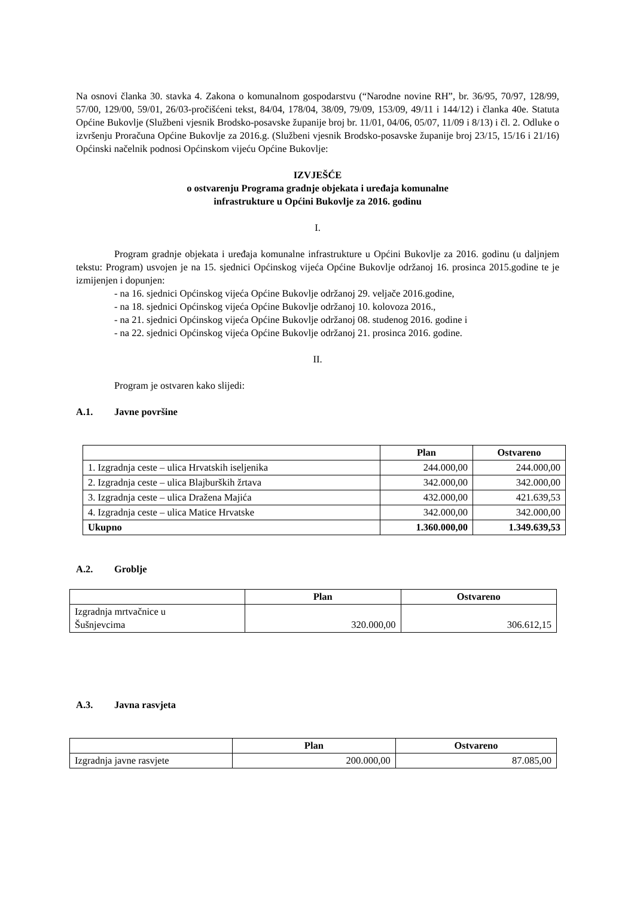Na osnovi članka 30. stavka 4. Zakona o komunalnom gospodarstvu (“Narodne novine RH”, br. 36/95, 70/97, 128/99, 57/00, 129/00, 59/01, 26/03-pročišćeni tekst, 84/04, 178/04, 38/09, 79/09, 153/09, 49/11 i 144/12) i članka 40e. Statuta Općine Bukovlje (Službeni vjesnik Brodsko-posavske županije broj br. 11/01, 04/06, 05/07, 11/09 i 8/13) i čl. 2. Odluke o izvršenju Proračuna Općine Bukovlje za 2016.g. (Službeni vjesnik Brodsko-posavske županije broj 23/15, 15/16 i 21/16) Općinski načelnik podnosi Općinskom vijeću Općine Bukovlje:
IZVJEŠĆE
o ostvarenju Programa gradnje objekata i uređaja komunalne
infrastrukture u Općini Bukovlje za 2016. godinu
I.
Program gradnje objekata i uređaja komunalne infrastrukture u Općini Bukovlje za 2016. godinu (u daljnjem tekstu: Program) usvojen je na 15. sjednici Općinskog vijeća Općine Bukovlje održanoj 16. prosinca 2015.godine te je izmijenjen i dopunjen:
- na 16. sjednici Općinskog vijeća Općine Bukovlje održanoj 29. veljače 2016.godine,
- na 18. sjednici Općinskog vijeća Općine Bukovlje održanoj 10. kolovoza 2016.,
- na 21. sjednici Općinskog vijeća Općine Bukovlje održanoj 08. studenog 2016. godine i
- na 22. sjednici Općinskog vijeća Općine Bukovlje održanoj 21. prosinca 2016. godine.
II.
Program je ostvaren kako slijedi:
A.1. Javne površine
| | Plan | Ostvareno |
| --- | --- | --- |
| 1. Izgradnja ceste – ulica Hrvatskih iseljenika | 244.000,00 | 244.000,00 |
| 2. Izgradnja ceste – ulica Blajburških žrtava | 342.000,00 | 342.000,00 |
| 3. Izgradnja ceste – ulica Dražena Majića | 432.000,00 | 421.639,53 |
| 4. Izgradnja ceste – ulica Matice Hrvatske | 342.000,00 | 342.000,00 |
| Ukupno | 1.360.000,00 | 1.349.639,53 |
A.2. Groblje
| | Plan | Ostvareno |
| --- | --- | --- |
| Izgradnja mrtvačnice u Šušnjevcima | 320.000,00 | 306.612,15 |
A.3. Javna rasvjeta
| | Plan | Ostvareno |
| --- | --- | --- |
| Izgradnja javne rasvjete | 200.000,00 | 87.085,00 |